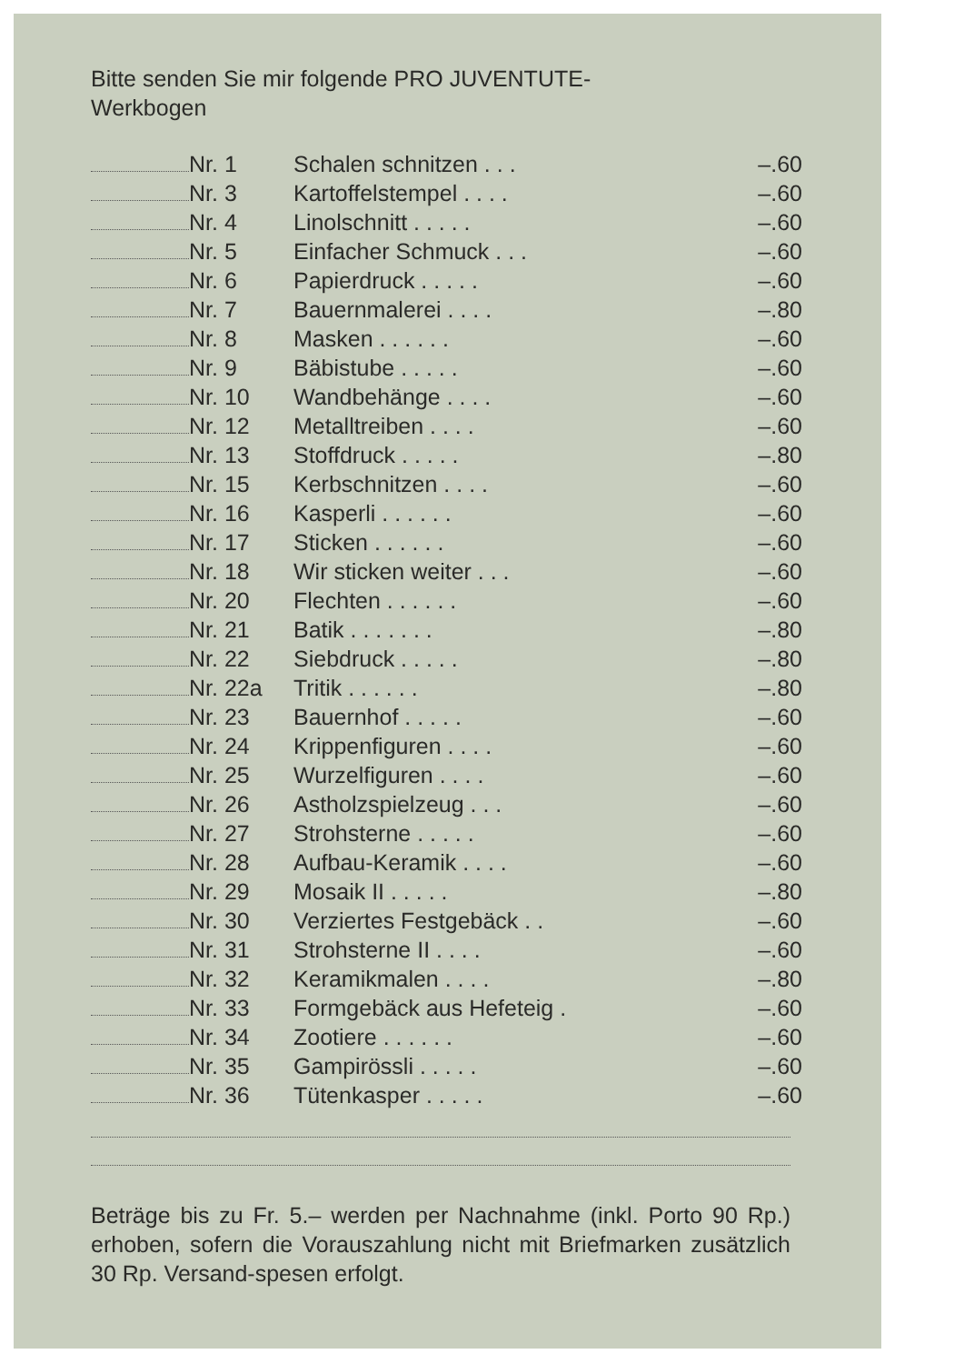Bitte senden Sie mir folgende PRO JUVENTUTE-
Werkbogen
| | Nr. 1 | Schalen schnitzen . . . | –.60 |
| | Nr. 3 | Kartoffelstempel . . . . | –.60 |
| | Nr. 4 | Linolschnitt . . . . . | –.60 |
| | Nr. 5 | Einfacher Schmuck . . . | –.60 |
| | Nr. 6 | Papierdruck . . . . . | –.60 |
| | Nr. 7 | Bauernmalerei . . . . | –.80 |
| | Nr. 8 | Masken . . . . . . | –.60 |
| | Nr. 9 | Bäbistube . . . . . | –.60 |
| | Nr. 10 | Wandbehänge . . . . | –.60 |
| | Nr. 12 | Metalltreiben . . . . | –.60 |
| | Nr. 13 | Stoffdruck . . . . . | –.80 |
| | Nr. 15 | Kerbschnitzen . . . . | –.60 |
| | Nr. 16 | Kasperli . . . . . . | –.60 |
| | Nr. 17 | Sticken . . . . . . | –.60 |
| | Nr. 18 | Wir sticken weiter . . . | –.60 |
| | Nr. 20 | Flechten . . . . . . | –.60 |
| | Nr. 21 | Batik . . . . . . . | –.80 |
| | Nr. 22 | Siebdruck . . . . . | –.80 |
| | Nr. 22a | Tritik . . . . . . | –.80 |
| | Nr. 23 | Bauernhof . . . . . | –.60 |
| | Nr. 24 | Krippenfiguren . . . . | –.60 |
| | Nr. 25 | Wurzelfiguren . . . . | –.60 |
| | Nr. 26 | Astholzspielzeug . . . | –.60 |
| | Nr. 27 | Strohsterne . . . . . | –.60 |
| | Nr. 28 | Aufbau-Keramik . . . . | –.60 |
| | Nr. 29 | Mosaik II . . . . . | –.80 |
| | Nr. 30 | Verziertes Festgebäck . . | –.60 |
| | Nr. 31 | Strohsterne II . . . . | –.60 |
| | Nr. 32 | Keramikmalen . . . . | –.80 |
| | Nr. 33 | Formgebäck aus Hefeteig . | –.60 |
| | Nr. 34 | Zootiere . . . . . . | –.60 |
| | Nr. 35 | Gampirössli . . . . . | –.60 |
| | Nr. 36 | Tütenkasper . . . . . | –.60 |
Beträge bis zu Fr. 5.– werden per Nachnahme (inkl. Porto 90 Rp.) erhoben, sofern die Vorauszahlung nicht mit Briefmarken zusätzlich 30 Rp. Versand-spesen erfolgt.